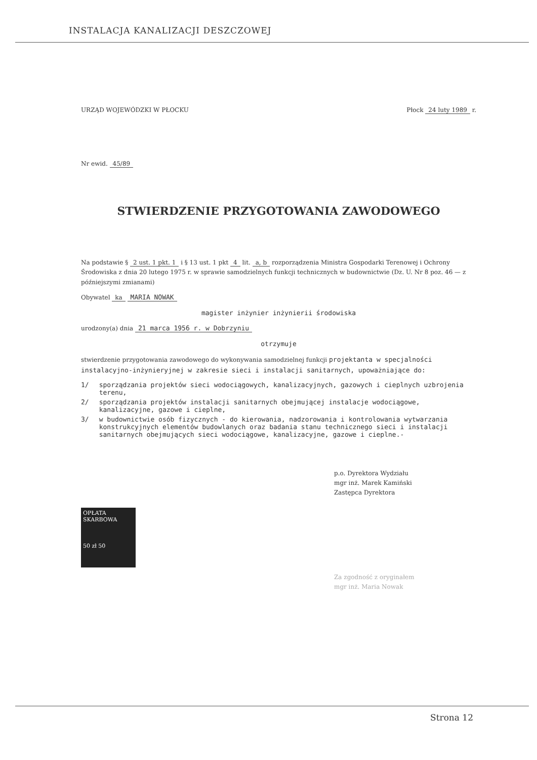INSTALACJA KANALIZACJI DESZCZOWEJ
URZĄD WOJEWÓDZKI W PŁOCKU Płock 24 luty 1989 r.
Nr ewid. 45/89
STWIERDZENIE PRZYGOTOWANIA ZAWODOWEGO
Na podstawie § 2 ust. 1 pkt. 1 i § 13 ust. 1 pkt 4 lit. a, b rozporządzenia Ministra Gospodarki Terenowej i Ochrony Środowiska z dnia 20 lutego 1975 r. w sprawie samodzielnych funkcji technicznych w budownictwie (Dz. U. Nr 8 poz. 46 — z późniejszymi zmianami)
Obywatel ka MARIA NOWAK
magister inżynier inżynierii środowiska
urodzony(a) dnia 21 marca 1956 r. w Dobrzyniu
otrzymuje
stwierdzenie przygotowania zawodowego do wykonywania samodzielnej funkcji projektanta w specjalności instalacyjno-inżynieryjnej w zakresie sieci i instalacji sanitarnych, upoważniające do:
1/ sporządzania projektów sieci wodociągowych, kanalizacyjnych, gazowych i cieplnych uzbrojenia terenu,
2/ sporządzania projektów instalacji sanitarnych obejmującej instalacje wodociągowe, kanalizacyjne, gazowe i cieplne,
3/ w budownictwie osób fizycznych - do kierowania, nadzorowania i kontrolowania wytwarzania konstrukcyjnych elementów budowlanych oraz badania stanu technicznego sieci i instalacji sanitarnych obejmujących sieci wodociągowe, kanalizacyjne, gazowe i cieplne.-
p.o. Dyrektora Wydziału
mgr inż. Marek Kamiński
Zastępca Dyrektora
OPŁATA SKARBOWA
50 zł 50
Za zgodność z oryginałem
mgr inż. Maria Nowak
Strona 12